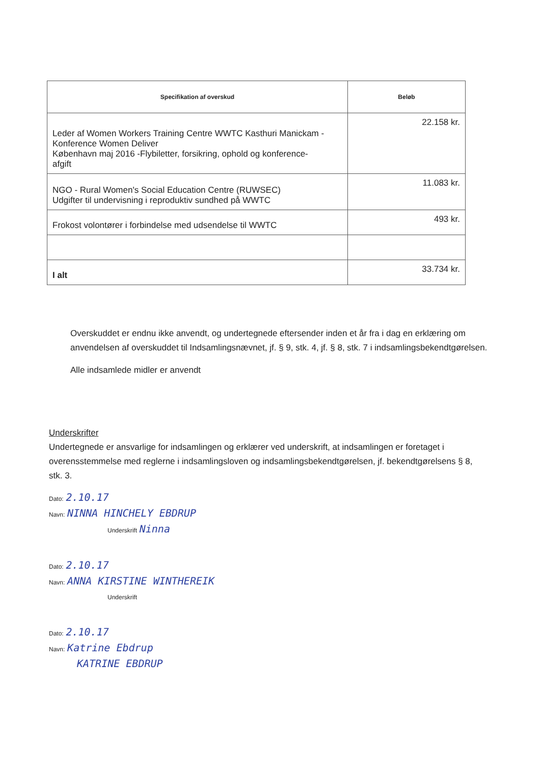| Specifikation af overskud | Beløb |
| --- | --- |
| Leder af Women Workers Training Centre WWTC Kasthuri Manickam - Konference Women Deliver København maj 2016 -Flybiletter, forsikring, ophold og konference- afgift | 22.158 kr. |
| NGO - Rural Women's Social Education Centre (RUWSEC) Udgifter til undervisning i reproduktiv sundhed på WWTC | 11.083 kr. |
| Frokost volontører i forbindelse med udsendelse til WWTC | 493 kr. |
| I alt | 33.734 kr. |
Overskuddet er endnu ikke anvendt, og undertegnede eftersender inden et år fra i dag en erklæring om anvendelsen af overskuddet til Indsamlingsnævnet, jf. § 9, stk. 4, jf. § 8, stk. 7 i indsamlingsbekendtgørelsen.
Alle indsamlede midler er anvendt
Underskrifter
Undertegnede er ansvarlige for indsamlingen og erklærer ved underskrift, at indsamlingen er foretaget i overensstemmelse med reglerne i indsamlingsloven og indsamlingsbekendtgørelsen, jf. bekendtgørelsens § 8, stk. 3.
Dato: 2.10.17
Navn: NINNA HINCHELY EBDRUP
Underskrift Ninna
Dato: 2.10.17
Navn: ANNA KIRSTINE WINTHEREIK
Underskrift
Dato: 2.10.17
Navn: Katrine Ebdrup
KATRINE EBDRUP